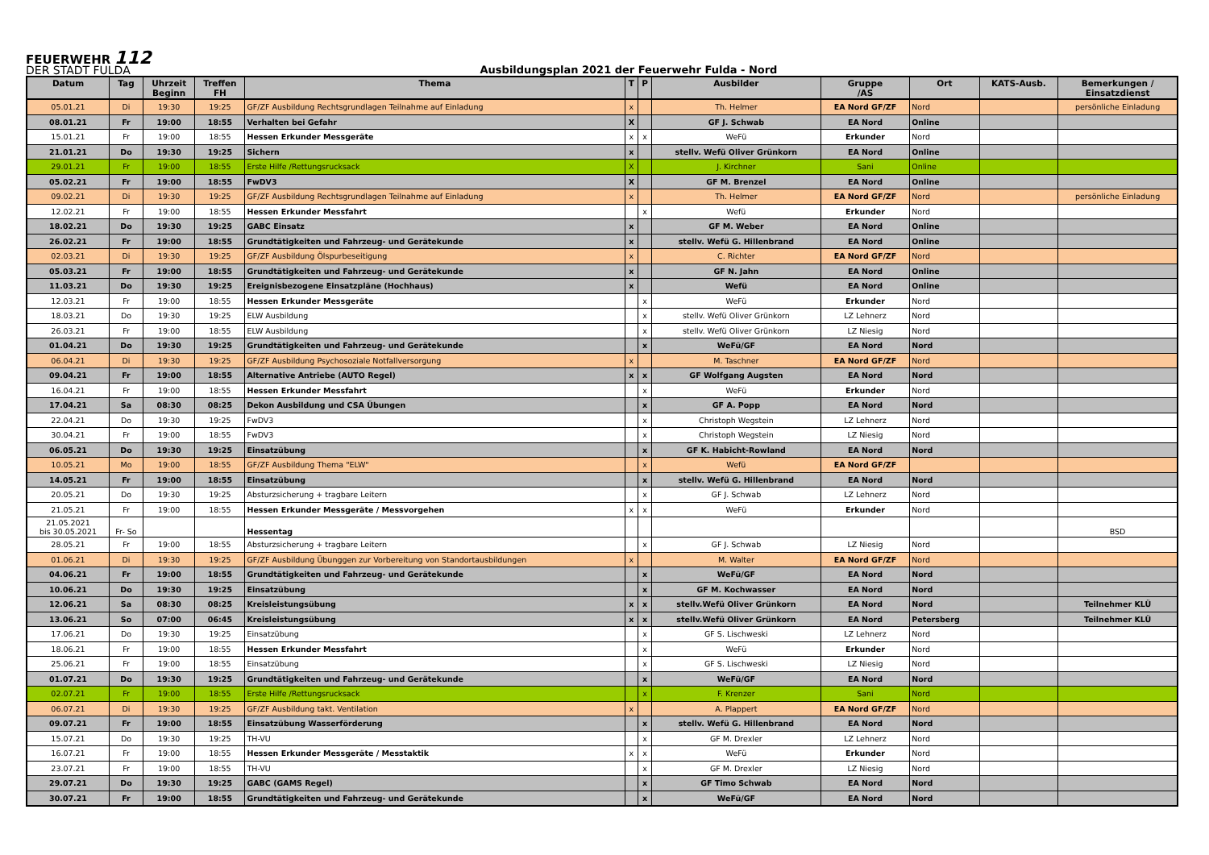FEUERWEHR 112
DER STADT FULDA
Ausbildungsplan 2021 der Feuerwehr Fulda - Nord
| Datum | Tag | Uhrzeit Beginn | Treffen FH | Thema | T | P | Ausbilder | Gruppe /AS | Ort | KATS-Ausb. | Bemerkungen / Einsatzdienst |
| --- | --- | --- | --- | --- | --- | --- | --- | --- | --- | --- | --- |
| 05.01.21 | Di | 19:30 | 19:25 | GF/ZF Ausbildung Rechtsgrundlagen Teilnahme auf Einladung | x | | Th. Helmer | EA Nord GF/ZF | Nord | | persönliche Einladung |
| 08.01.21 | Fr | 19:00 | 18:55 | Verhalten bei Gefahr | X | | GF J. Schwab | EA Nord | Online | | |
| 15.01.21 | Fr | 19:00 | 18:55 | Hessen Erkunder Messgeräte | x | x | WeFü | Erkunder | Nord | | |
| 21.01.21 | Do | 19:30 | 19:25 | Sichern | x | | stellv. Wefü Oliver Grünkorn | EA Nord | Online | | |
| 29.01.21 | Fr | 19:00 | 18:55 | Erste Hilfe /Rettungsrucksack | X | | J. Kirchner | Sani | Online | | |
| 05.02.21 | Fr | 19:00 | 18:55 | FwDV3 | X | | GF M. Brenzel | EA Nord | Online | | |
| 09.02.21 | Di | 19:30 | 19:25 | GF/ZF Ausbildung Rechtsgrundlagen Teilnahme auf Einladung | x | | Th. Helmer | EA Nord GF/ZF | Nord | | persönliche Einladung |
| 12.02.21 | Fr | 19:00 | 18:55 | Hessen Erkunder Messfahrt | | x | Wefü | Erkunder | Nord | | |
| 18.02.21 | Do | 19:30 | 19:25 | GABC Einsatz | x | | GF M. Weber | EA Nord | Online | | |
| 26.02.21 | Fr | 19:00 | 18:55 | Grundtätigkeiten und Fahrzeug- und Gerätekunde | x | | stellv. Wefü G. Hillenbrand | EA Nord | Online | | |
| 02.03.21 | Di | 19:30 | 19:25 | GF/ZF Ausbildung Ölspurbeseitigung | x | | C. Richter | EA Nord GF/ZF | Nord | | |
| 05.03.21 | Fr | 19:00 | 18:55 | Grundtätigkeiten und Fahrzeug- und Gerätekunde | x | | GF N. Jahn | EA Nord | Online | | |
| 11.03.21 | Do | 19:30 | 19:25 | Ereignisbezogene Einsatzpläne (Hochhaus) | x | | Wefü | EA Nord | Online | | |
| 12.03.21 | Fr | 19:00 | 18:55 | Hessen Erkunder Messgeräte | | x | WeFü | Erkunder | Nord | | |
| 18.03.21 | Do | 19:30 | 19:25 | ELW Ausbildung | | x | stellv. Wefü Oliver Grünkorn | LZ Lehnerz | Nord | | |
| 26.03.21 | Fr | 19:00 | 18:55 | ELW Ausbildung | | x | stellv. Wefü Oliver Grünkorn | LZ Niesig | Nord | | |
| 01.04.21 | Do | 19:30 | 19:25 | Grundtätigkeiten und Fahrzeug- und Gerätekunde | | x | WeFü/GF | EA Nord | Nord | | |
| 06.04.21 | Di | 19:30 | 19:25 | GF/ZF Ausbildung Psychosoziale Notfallversorgung | x | | M. Taschner | EA Nord GF/ZF | Nord | | |
| 09.04.21 | Fr | 19:00 | 18:55 | Alternative Antriebe (AUTO Regel) | x | x | GF Wolfgang Augsten | EA Nord | Nord | | |
| 16.04.21 | Fr | 19:00 | 18:55 | Hessen Erkunder Messfahrt | | x | WeFü | Erkunder | Nord | | |
| 17.04.21 | Sa | 08:30 | 08:25 | Dekon Ausbildung und CSA Übungen | | x | GF A. Popp | EA Nord | Nord | | |
| 22.04.21 | Do | 19:30 | 19:25 | FwDV3 | | x | Christoph Wegstein | LZ Lehnerz | Nord | | |
| 30.04.21 | Fr | 19:00 | 18:55 | FwDV3 | | x | Christoph Wegstein | LZ Niesig | Nord | | |
| 06.05.21 | Do | 19:30 | 19:25 | Einsatzübung | | x | GF K. Habicht-Rowland | EA Nord | Nord | | |
| 10.05.21 | Mo | 19:00 | 18:55 | GF/ZF Ausbildung Thema "ELW" | | x | Wefü | EA Nord GF/ZF | | | |
| 14.05.21 | Fr | 19:00 | 18:55 | Einsatzübung | | x | stellv. Wefü G. Hillenbrand | EA Nord | Nord | | |
| 20.05.21 | Do | 19:30 | 19:25 | Absturzsicherung + tragbare Leitern | | x | GF J. Schwab | LZ Lehnerz | Nord | | |
| 21.05.21 | Fr | 19:00 | 18:55 | Hessen Erkunder Messgeräte / Messvorgehen | x | x | WeFü | Erkunder | Nord | | |
| 21.05.2021 bis 30.05.2021 | Fr- So | | | Hessentag | | | | | | | BSD |
| 28.05.21 | Fr | 19:00 | 18:55 | Absturzsicherung + tragbare Leitern | | x | GF J. Schwab | LZ Niesig | Nord | | |
| 01.06.21 | Di | 19:30 | 19:25 | GF/ZF Ausbildung Übunggen zur Vorbereitung von Standortausbildungen | x | | M. Walter | EA Nord GF/ZF | Nord | | |
| 04.06.21 | Fr | 19:00 | 18:55 | Grundtätigkeiten und Fahrzeug- und Gerätekunde | | x | WeFü/GF | EA Nord | Nord | | |
| 10.06.21 | Do | 19:30 | 19:25 | Einsatzübung | | x | GF M. Kochwasser | EA Nord | Nord | | |
| 12.06.21 | Sa | 08:30 | 08:25 | Kreisleistungsübung | x | x | stellv.Wefü Oliver Grünkorn | EA Nord | Nord | | Teilnehmer KLÜ |
| 13.06.21 | So | 07:00 | 06:45 | Kreisleistungsübung | x | x | stellv.Wefü Oliver Grünkorn | EA Nord | Petersberg | | Teilnehmer KLÜ |
| 17.06.21 | Do | 19:30 | 19:25 | Einsatzübung | | x | GF S. Lischweski | LZ Lehnerz | Nord | | |
| 18.06.21 | Fr | 19:00 | 18:55 | Hessen Erkunder Messfahrt | | x | WeFü | Erkunder | Nord | | |
| 25.06.21 | Fr | 19:00 | 18:55 | Einsatzübung | | x | GF S. Lischweski | LZ Niesig | Nord | | |
| 01.07.21 | Do | 19:30 | 19:25 | Grundtätigkeiten und Fahrzeug- und Gerätekunde | | x | WeFü/GF | EA Nord | Nord | | |
| 02.07.21 | Fr | 19:00 | 18:55 | Erste Hilfe /Rettungsrucksack | | x | F. Krenzer | Sani | Nord | | |
| 06.07.21 | Di | 19:30 | 19:25 | GF/ZF Ausbildung takt. Ventilation | x | | A. Plappert | EA Nord GF/ZF | Nord | | |
| 09.07.21 | Fr | 19:00 | 18:55 | Einsatzübung Wasserförderung | | x | stellv. Wefü G. Hillenbrand | EA Nord | Nord | | |
| 15.07.21 | Do | 19:30 | 19:25 | TH-VU | | x | GF M. Drexler | LZ Lehnerz | Nord | | |
| 16.07.21 | Fr | 19:00 | 18:55 | Hessen Erkunder Messgeräte / Messtaktik | x | x | WeFü | Erkunder | Nord | | |
| 23.07.21 | Fr | 19:00 | 18:55 | TH-VU | | x | GF M. Drexler | LZ Niesig | Nord | | |
| 29.07.21 | Do | 19:30 | 19:25 | GABC (GAMS Regel) | | x | GF Timo Schwab | EA Nord | Nord | | |
| 30.07.21 | Fr | 19:00 | 18:55 | Grundtätigkeiten und Fahrzeug- und Gerätekunde | | x | WeFü/GF | EA Nord | Nord | | |